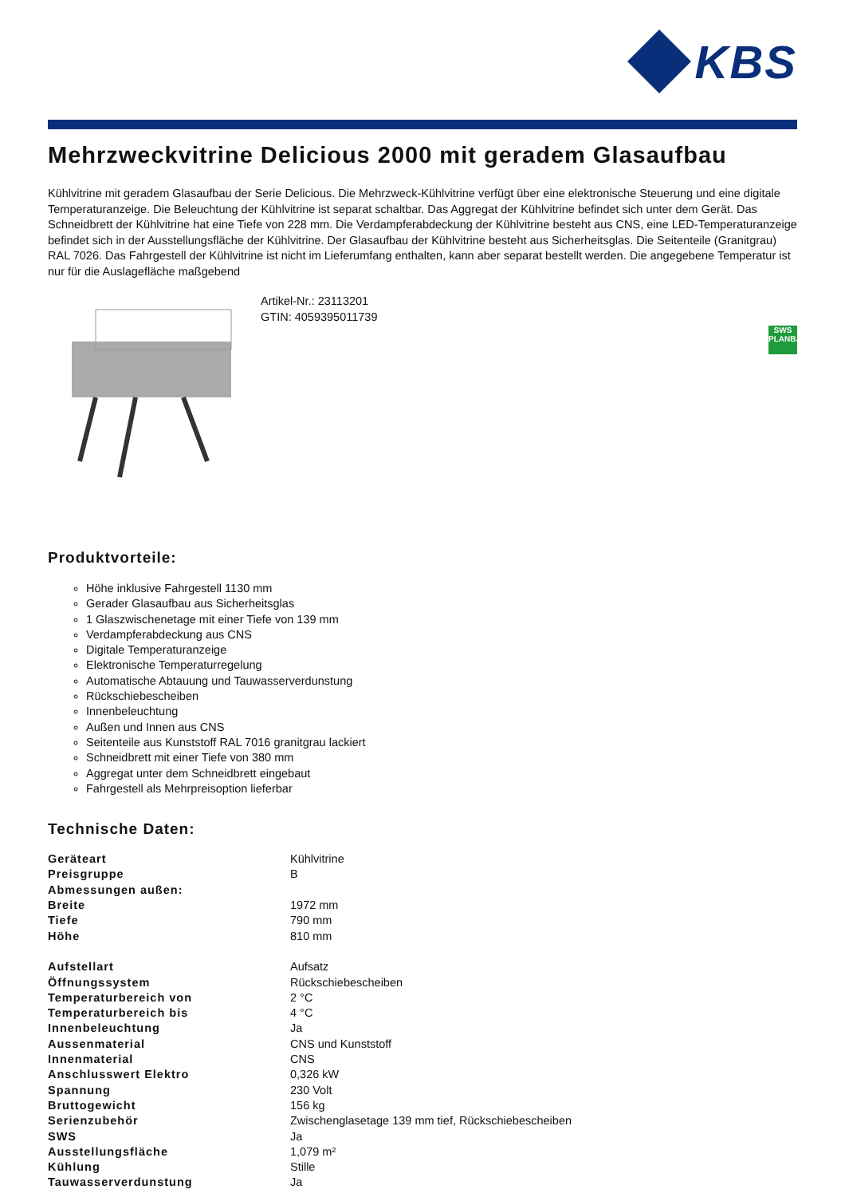KBS
Mehrzweckvitrine Delicious 2000 mit geradem Glasaufbau
Kühlvitrine mit geradem Glasaufbau der Serie Delicious. Die Mehrzweck-Kühlvitrine verfügt über eine elektronische Steuerung und eine digitale Temperaturanzeige. Die Beleuchtung der Kühlvitrine ist separat schaltbar. Das Aggregat der Kühlvitrine befindet sich unter dem Gerät. Das Schneidbrett der Kühlvitrine hat eine Tiefe von 228 mm. Die Verdampferabdeckung der Kühlvitrine besteht aus CNS, eine LED-Temperaturanzeige befindet sich in der Ausstellungsfläche der Kühlvitrine. Der Glasaufbau der Kühlvitrine besteht aus Sicherheitsglas. Die Seitenteile (Granitgrau) RAL 7026. Das Fahrgestell der Kühlvitrine ist nicht im Lieferumfang enthalten, kann aber separat bestellt werden. Die angegebene Temperatur ist nur für die Auslagefläche maßgebend
Artikel-Nr.: 23113201
GTIN: 4059395011739
SWS
PLANBAR
Produktvorteile:
Höhe inklusive Fahrgestell 1130 mm
Gerader Glasaufbau aus Sicherheitsglas
1 Glaszwischenetage mit einer Tiefe von 139 mm
Verdampferabdeckung aus CNS
Digitale Temperaturanzeige
Elektronische Temperaturregelung
Automatische Abtauung und Tauwasserverdunstung
Rückschiebescheiben
Innenbeleuchtung
Außen und Innen aus CNS
Seitenteile aus Kunststoff RAL 7016 granitgrau lackiert
Schneidbrett mit einer Tiefe von 380 mm
Aggregat unter dem Schneidbrett eingebaut
Fahrgestell als Mehrpreisoption lieferbar
Technische Daten:
| Geräteart | Kühlvitrine |
| Preisgruppe | B |
| Abmessungen außen: | |
| Breite | 1972 mm |
| Tiefe | 790 mm |
| Höhe | 810 mm |
| Aufstellart | Aufsatz |
| Öffnungssystem | Rückschiebescheiben |
| Temperaturbereich von | 2 °C |
| Temperaturbereich bis | 4 °C |
| Innenbeleuchtung | Ja |
| Aussenmaterial | CNS und Kunststoff |
| Innenmaterial | CNS |
| Anschlusswert Elektro | 0,326 kW |
| Spannung | 230 Volt |
| Bruttogewicht | 156 kg |
| Serienzubehör | Zwischenglasetage 139 mm tief, Rückschiebescheiben |
| SWS | Ja |
| Ausstellungsfläche | 1,079 m² |
| Kühlung | Stille |
| Tauwasserverdunstung | Ja |